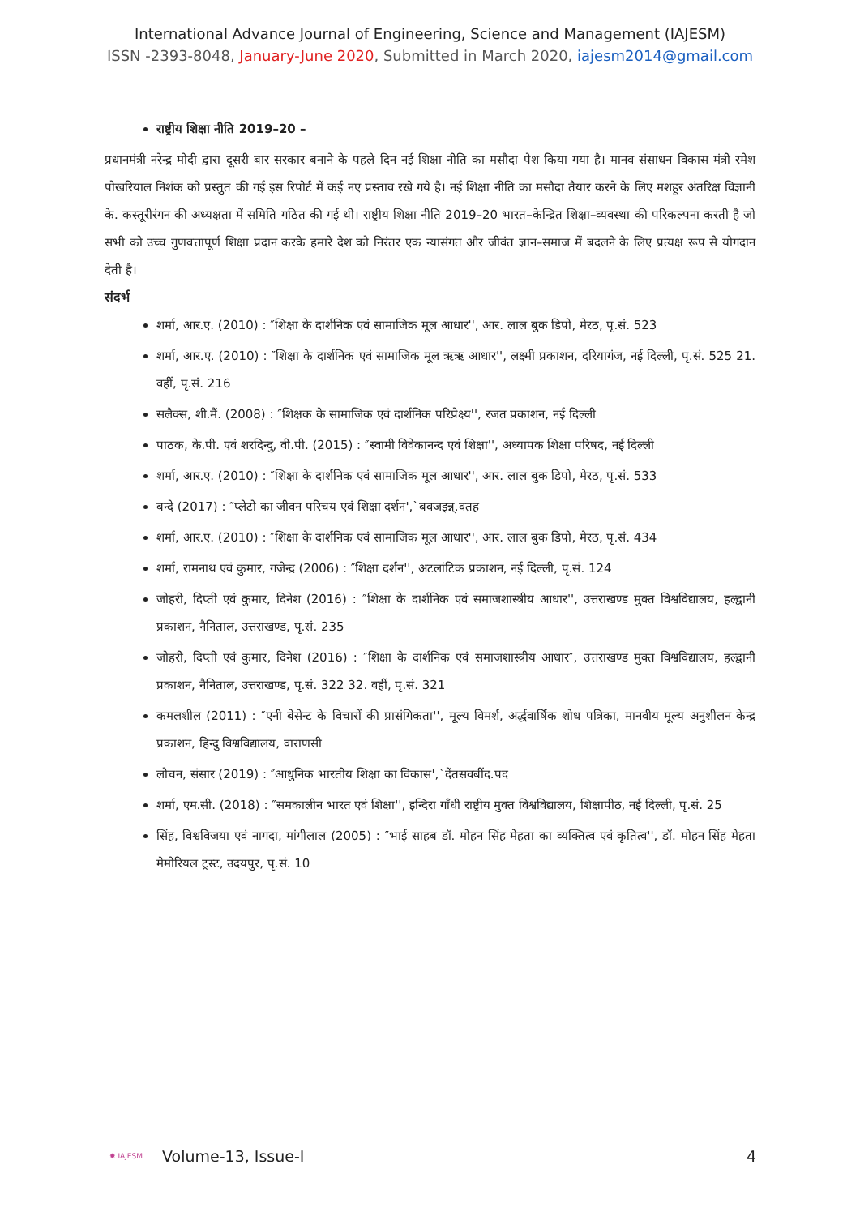International Advance Journal of Engineering, Science and Management (IAJESM)
ISSN -2393-8048, January-June 2020, Submitted in March 2020, iajesm2014@gmail.com
राष्ट्रीय शिक्षा नीति 2019–20 –
प्रधानमंत्री नरेन्द्र मोदी द्वारा दूसरी बार सरकार बनाने के पहले दिन नई शिक्षा नीति का मसौदा पेश किया गया है। मानव संसाधन विकास मंत्री रमेश पोखरियाल निशंक को प्रस्तुत की गई इस रिपोर्ट में कई नए प्रस्ताव रखे गये है। नई शिक्षा नीति का मसौदा तैयार करने के लिए मशहूर अंतरिक्ष विज्ञानी के. कस्तूरीरंगन की अध्यक्षता में समिति गठित की गई थी। राष्ट्रीय शिक्षा नीति 2019–20 भारत–केन्द्रित शिक्षा–व्यवस्था की परिकल्पना करती है जो सभी को उच्च गुणवत्तापूर्ण शिक्षा प्रदान करके हमारे देश को निरंतर एक न्यासंगत और जीवंत ज्ञान–समाज में बदलने के लिए प्रत्यक्ष रूप से योगदान देती है।
संदर्भ
शर्मा, आर.ए. (2010) : ″शिक्षा के दार्शनिक एवं सामाजिक मूल आधार'', आर. लाल बुक डिपो, मेरठ, पृ.सं. 523
शर्मा, आर.ए. (2010) : ″शिक्षा के दार्शनिक एवं सामाजिक मूल ऋऋ आधार'', लक्ष्मी प्रकाशन, दरियागंज, नई दिल्ली, पृ.सं. 525 21. वहीं, पृ.सं. 216
सलैक्स, शी.मैं. (2008) : ″शिक्षक के सामाजिक एवं दार्शनिक परिप्रेक्ष्य'', रजत प्रकाशन, नई दिल्ली
पाठक, के.पी. एवं शरदिन्दु, वी.पी. (2015) : ″स्वामी विवेकानन्द एवं शिक्षा'', अध्यापक शिक्षा परिषद, नई दिल्ली
शर्मा, आर.ए. (2010) : ″शिक्षा के दार्शनिक एवं सामाजिक मूल आधार'', आर. लाल बुक डिपो, मेरठ, पृ.सं. 533
बन्दे (2017) : ″प्लेटो का जीवन परिचय एवं शिक्षा दर्शन',`बवजइन्न्.वतह
शर्मा, आर.ए. (2010) : ″शिक्षा के दार्शनिक एवं सामाजिक मूल आधार'', आर. लाल बुक डिपो, मेरठ, पृ.सं. 434
शर्मा, रामनाथ एवं कुमार, गजेन्द्र (2006) : ″शिक्षा दर्शन'', अटलांटिक प्रकाशन, नई दिल्ली, पृ.सं. 124
जोहरी, दिप्ती एवं कुमार, दिनेश (2016) : ″शिक्षा के दार्शनिक एवं समाजशास्त्रीय आधार'', उत्तराखण्ड मुक्त विश्वविद्यालय, हल्द्वानी प्रकाशन, नैनिताल, उत्तराखण्ड, पृ.सं. 235
जोहरी, दिप्ती एवं कुमार, दिनेश (2016) : ″शिक्षा के दार्शनिक एवं समाजशास्त्रीय आधार″, उत्तराखण्ड मुक्त विश्वविद्यालय, हल्द्वानी प्रकाशन, नैनिताल, उत्तराखण्ड, पृ.सं. 322 32. वहीं, पृ.सं. 321
कमलशील (2011) : ″एनी बेसेन्ट के विचारों की प्रासंगिकता'', मूल्य विमर्श, अर्द्धवार्षिक शोध पत्रिका, मानवीय मूल्य अनुशीलन केन्द्र प्रकाशन, हिन्दु विश्वविद्यालय, वाराणसी
लोचन, संसार (2019) : ″आधुनिक भारतीय शिक्षा का विकास',`देंतसवबींद.पद
शर्मा, एम.सी. (2018) : ″समकालीन भारत एवं शिक्षा'', इन्दिरा गाँधी राष्ट्रीय मुक्त विश्वविद्यालय, शिक्षापीठ, नई दिल्ली, पृ.सं. 25
सिंह, विश्वविजया एवं नागदा, मांगीलाल (2005) : ″भाई साहब डॉ. मोहन सिंह मेहता का व्यक्तित्व एवं कृतित्व'', डॉ. मोहन सिंह मेहता मेमोरियल ट्रस्ट, उदयपुर, पृ.सं. 10
✹ IAJESM Volume-13, Issue-I 4